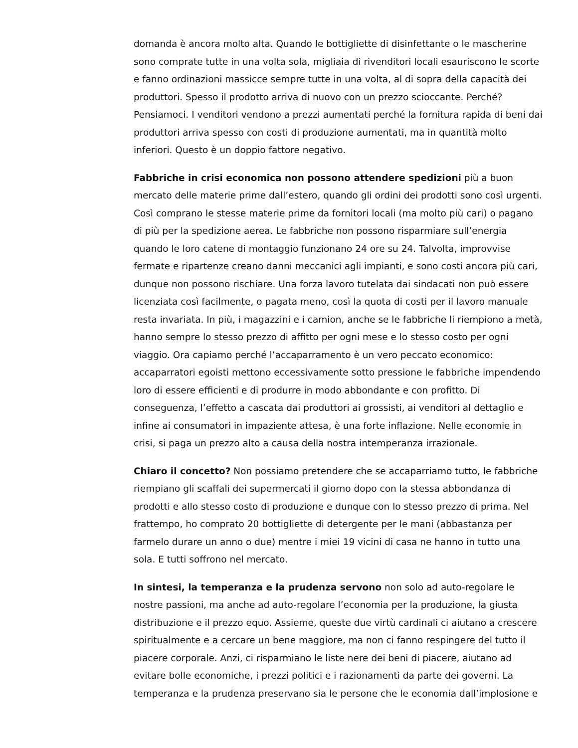domanda è ancora molto alta. Quando le bottigliette di disinfettante o le mascherine sono comprate tutte in una volta sola, migliaia di rivenditori locali esauriscono le scorte e fanno ordinazioni massicce sempre tutte in una volta, al di sopra della capacità dei produttori. Spesso il prodotto arriva di nuovo con un prezzo scioccante. Perché? Pensiamoci. I venditori vendono a prezzi aumentati perché la fornitura rapida di beni dai produttori arriva spesso con costi di produzione aumentati, ma in quantità molto inferiori. Questo è un doppio fattore negativo.
Fabbriche in crisi economica non possono attendere spedizioni più a buon mercato delle materie prime dall’estero, quando gli ordini dei prodotti sono così urgenti. Così comprano le stesse materie prime da fornitori locali (ma molto più cari) o pagano di più per la spedizione aerea. Le fabbriche non possono risparmiare sull’energia quando le loro catene di montaggio funzionano 24 ore su 24. Talvolta, improvvise fermate e ripartenze creano danni meccanici agli impianti, e sono costi ancora più cari, dunque non possono rischiare. Una forza lavoro tutelata dai sindacati non può essere licenziata così facilmente, o pagata meno, così la quota di costi per il lavoro manuale resta invariata. In più, i magazzini e i camion, anche se le fabbriche li riempiono a metà, hanno sempre lo stesso prezzo di affitto per ogni mese e lo stesso costo per ogni viaggio. Ora capiamo perché l’accaparramento è un vero peccato economico: accaparratori egoisti mettono eccessivamente sotto pressione le fabbriche impendendo loro di essere efficienti e di produrre in modo abbondante e con profitto. Di conseguenza, l’effetto a cascata dai produttori ai grossisti, ai venditori al dettaglio e infine ai consumatori in impaziente attesa, è una forte inflazione. Nelle economie in crisi, si paga un prezzo alto a causa della nostra intemperanza irrazionale.
Chiaro il concetto? Non possiamo pretendere che se accaparriamo tutto, le fabbriche riempiano gli scaffali dei supermercati il giorno dopo con la stessa abbondanza di prodotti e allo stesso costo di produzione e dunque con lo stesso prezzo di prima. Nel frattempo, ho comprato 20 bottigliette di detergente per le mani (abbastanza per farmelo durare un anno o due) mentre i miei 19 vicini di casa ne hanno in tutto una sola. E tutti soffrono nel mercato.
In sintesi, la temperanza e la prudenza servono non solo ad auto-regolare le nostre passioni, ma anche ad auto-regolare l’economia per la produzione, la giusta distribuzione e il prezzo equo. Assieme, queste due virtù cardinali ci aiutano a crescere spiritualmente e a cercare un bene maggiore, ma non ci fanno respingere del tutto il piacere corporale. Anzi, ci risparmiano le liste nere dei beni di piacere, aiutano ad evitare bolle economiche, i prezzi politici e i razionamenti da parte dei governi. La temperanza e la prudenza preservano sia le persone che le economia dall’implosione e